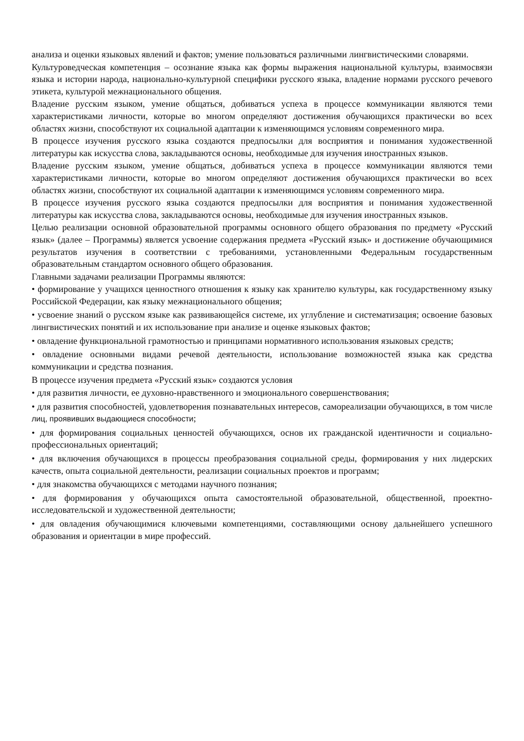анализа и оценки языковых явлений и фактов; умение пользоваться различными лингвистическими словарями.
Культуроведческая компетенция – осознание языка как формы выражения национальной культуры, взаимосвязи языка и истории народа, национально-культурной специфики русского языка, владение нормами русского речевого этикета, культурой межнационального общения.
Владение русским языком, умение общаться, добиваться успеха в процессе коммуникации являются теми характеристиками личности, которые во многом определяют достижения обучающихся практически во всех областях жизни, способствуют их социальной адаптации к изменяющимся условиям современного мира.
В процессе изучения русского языка создаются предпосылки для восприятия и понимания художественной литературы как искусства слова, закладываются основы, необходимые для изучения иностранных языков.
Владение русским языком, умение общаться, добиваться успеха в процессе коммуникации являются теми характеристиками личности, которые во многом определяют достижения обучающихся практически во всех областях жизни, способствуют их социальной адаптации к изменяющимся условиям современного мира.
В процессе изучения русского языка создаются предпосылки для восприятия и понимания художественной литературы как искусства слова, закладываются основы, необходимые для изучения иностранных языков.
Целью реализации основной образовательной программы основного общего образования по предмету «Русский язык» (далее – Программы) является усвоение содержания предмета «Русский язык» и достижение обучающимися результатов изучения в соответствии с требованиями, установленными Федеральным государственным образовательным стандартом основного общего образования.
Главными задачами реализации Программы являются:
• формирование у учащихся ценностного отношения к языку как хранителю культуры, как государственному языку Российской Федерации, как языку межнационального общения;
• усвоение знаний о русском языке как развивающейся системе, их углубление и систематизация; освоение базовых лингвистических понятий и их использование при анализе и оценке языковых фактов;
• овладение функциональной грамотностью и принципами нормативного использования языковых средств;
• овладение основными видами речевой деятельности, использование возможностей языка как средства коммуникации и средства познания.
В процессе изучения предмета «Русский язык» создаются условия
• для развития личности, ее духовно-нравственного и эмоционального совершенствования;
• для развития способностей, удовлетворения познавательных интересов, самореализации обучающихся, в том числе лиц, проявивших выдающиеся способности;
• для формирования социальных ценностей обучающихся, основ их гражданской идентичности и социально-профессиональных ориентаций;
• для включения обучающихся в процессы преобразования социальной среды, формирования у них лидерских качеств, опыта социальной деятельности, реализации социальных проектов и программ;
• для знакомства обучающихся с методами научного познания;
• для формирования у обучающихся опыта самостоятельной образовательной, общественной, проектно-исследовательской и художественной деятельности;
• для овладения обучающимися ключевыми компетенциями, составляющими основу дальнейшего успешного образования и ориентации в мире профессий.